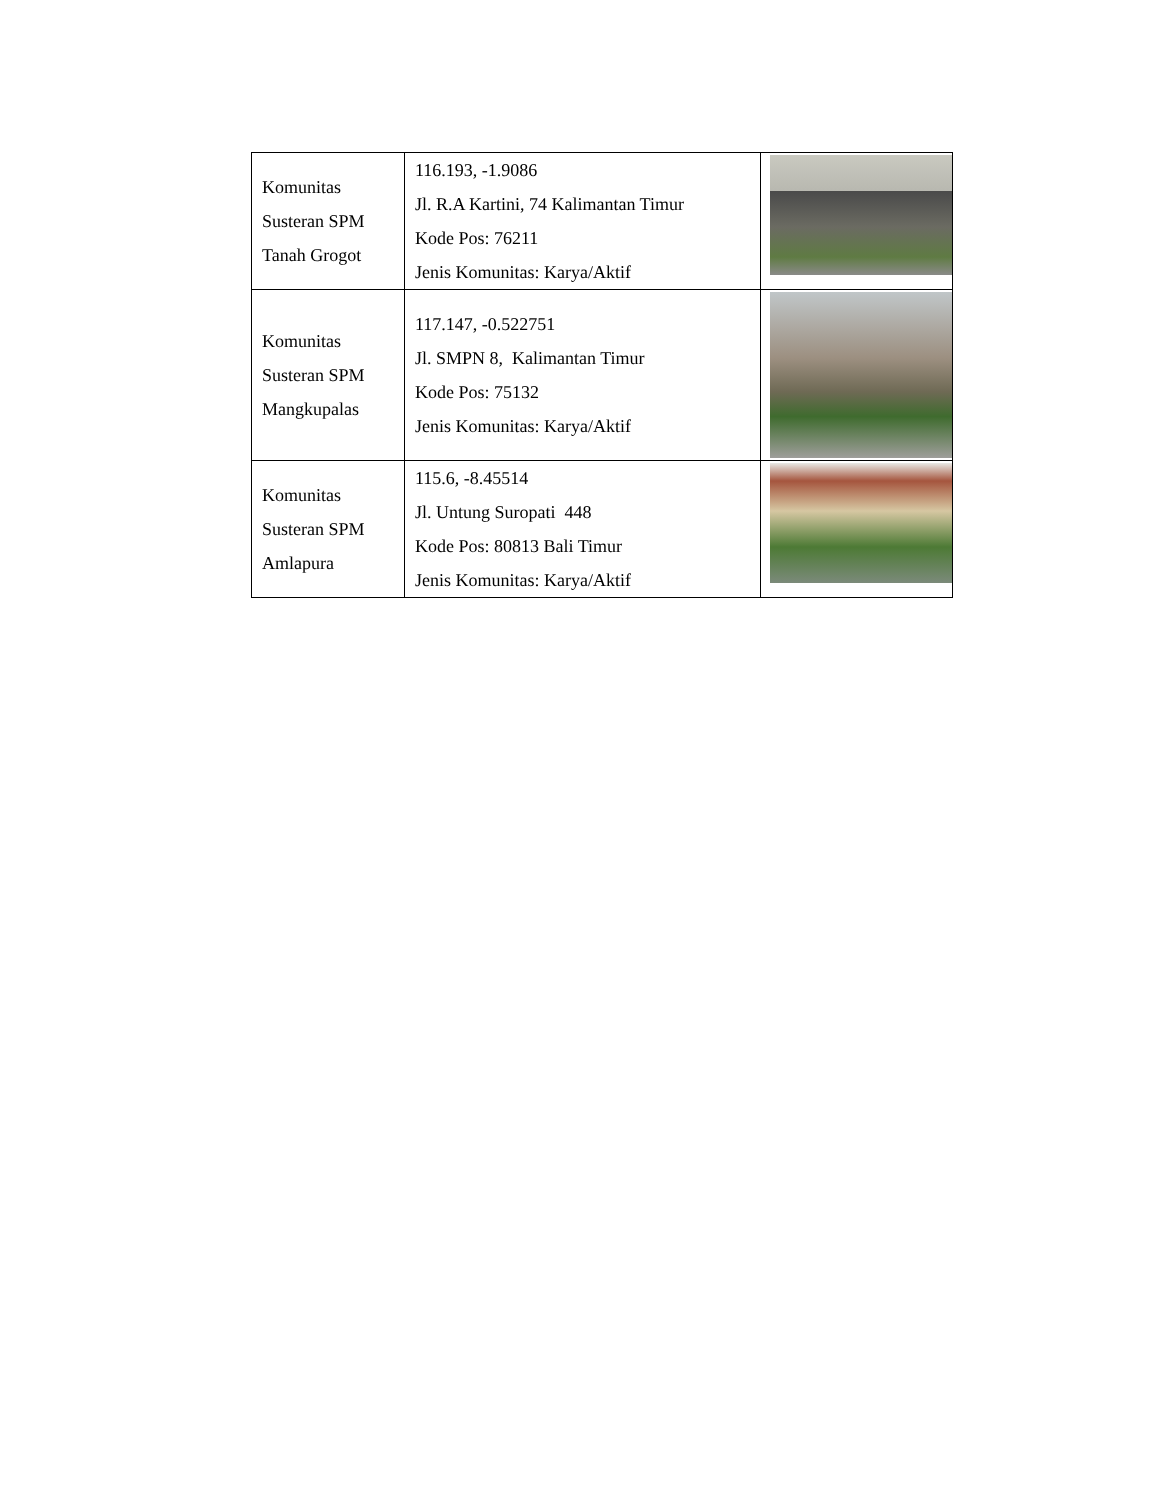| Komunitas Susteran SPM Tanah Grogot | 116.193, -1.9086 Jl. R.A Kartini, 74 Kalimantan Timur Kode Pos: 76211 Jenis Komunitas: Karya/Aktif | |
| Komunitas Susteran SPM Mangkupalas | 117.147, -0.522751 Jl. SMPN 8, Kalimantan Timur Kode Pos: 75132 Jenis Komunitas: Karya/Aktif | |
| Komunitas Susteran SPM Amlapura | 115.6, -8.45514 Jl. Untung Suropati 448 Kode Pos: 80813 Bali Timur Jenis Komunitas: Karya/Aktif | |